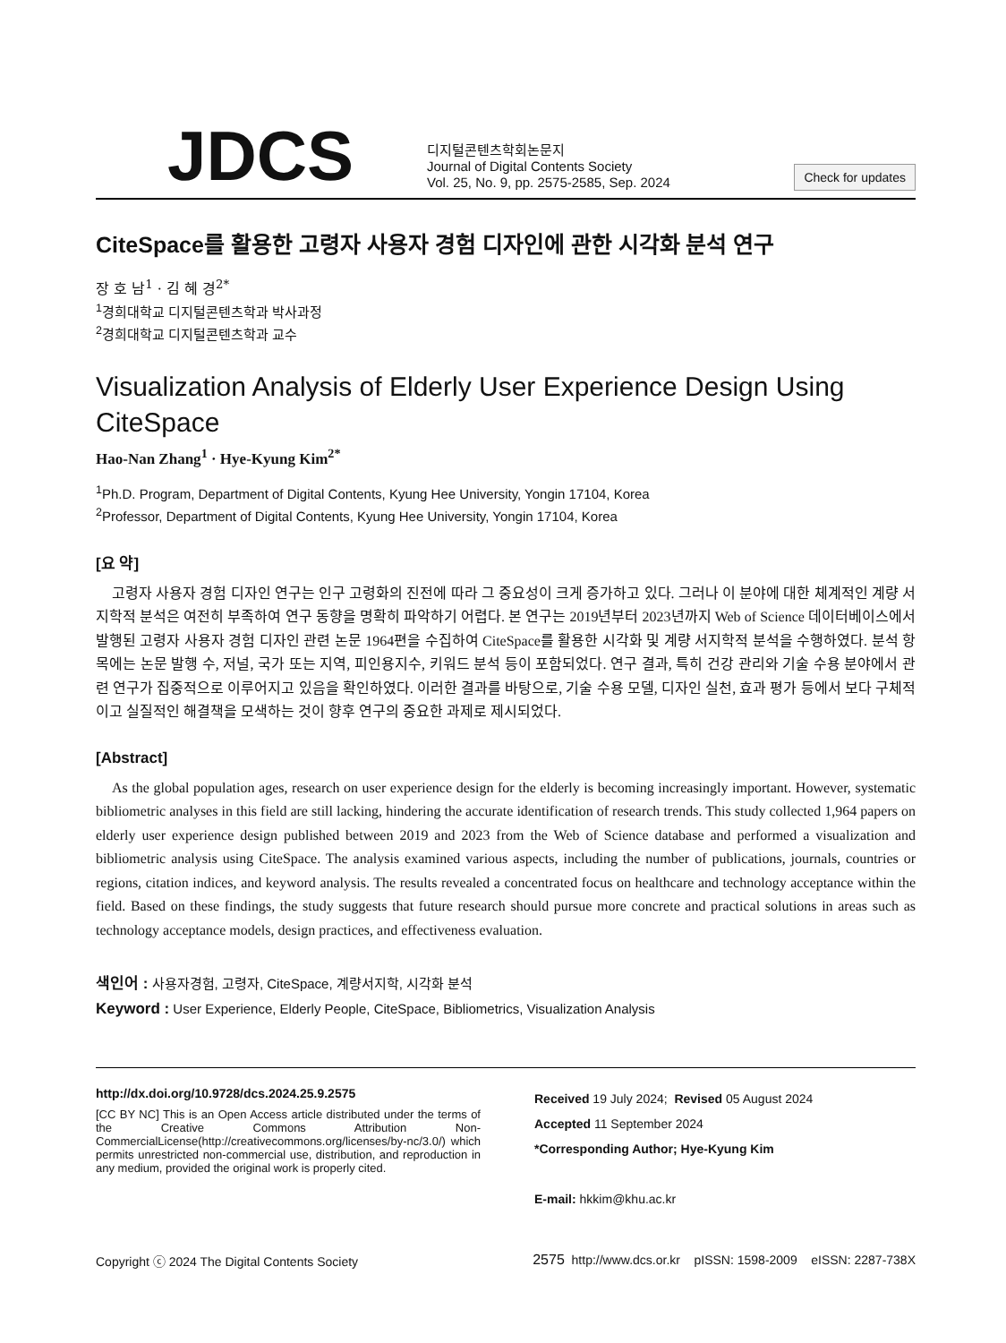JDCS
디지털콘텐츠학회논문지
Journal of Digital Contents Society
Vol. 25, No. 9, pp. 2575-2585, Sep. 2024
Check for updates
CiteSpace를 활용한 고령자 사용자 경험 디자인에 관한 시각화 분석 연구
장 호 남<sup>1</sup> · 김 혜 경<sup>2*</sup>
<sup>1</sup> 경희대학교 디지털콘텐츠학과 박사과정
<sup>2</sup> 경희대학교 디지털콘텐츠학과 교수
Visualization Analysis of Elderly User Experience Design Using CiteSpace
Hao-Nan Zhang<sup>1</sup> · Hye-Kyung Kim<sup>2*</sup>
<sup>1</sup> Ph.D. Program, Department of Digital Contents, Kyung Hee University, Yongin 17104, Korea
<sup>2</sup> Professor, Department of Digital Contents, Kyung Hee University, Yongin 17104, Korea
[요 약]
고령자 사용자 경험 디자인 연구는 인구 고령화의 진전에 따라 그 중요성이 크게 증가하고 있다. 그러나 이 분야에 대한 체계적인 계량 서지학적 분석은 여전히 부족하여 연구 동향을 명확히 파악하기 어렵다. 본 연구는 2019년부터 2023년까지 Web of Science 데이터베이스에서 발행된 고령자 사용자 경험 디자인 관련 논문 1964편을 수집하여 CiteSpace를 활용한 시각화 및 계량 서지학적 분석을 수행하였다. 분석 항목에는 논문 발행 수, 저널, 국가 또는 지역, 피인용지수, 키워드 분석 등이 포함되었다. 연구 결과, 특히 건강 관리와 기술 수용 분야에서 관련 연구가 집중적으로 이루어지고 있음을 확인하였다. 이러한 결과를 바탕으로, 기술 수용 모델, 디자인 실천, 효과 평가 등에서 보다 구체적이고 실질적인 해결책을 모색하는 것이 향후 연구의 중요한 과제로 제시되었다.
[Abstract]
As the global population ages, research on user experience design for the elderly is becoming increasingly important. However, systematic bibliometric analyses in this field are still lacking, hindering the accurate identification of research trends. This study collected 1,964 papers on elderly user experience design published between 2019 and 2023 from the Web of Science database and performed a visualization and bibliometric analysis using CiteSpace. The analysis examined various aspects, including the number of publications, journals, countries or regions, citation indices, and keyword analysis. The results revealed a concentrated focus on healthcare and technology acceptance within the field. Based on these findings, the study suggests that future research should pursue more concrete and practical solutions in areas such as technology acceptance models, design practices, and effectiveness evaluation.
색인어 : 사용자경험, 고령자, CiteSpace, 계량서지학, 시각화 분석
Keyword : User Experience, Elderly People, CiteSpace, Bibliometrics, Visualization Analysis
http://dx.doi.org/10.9728/dcs.2024.25.9.2575
[CC BY NC] This is an Open Access article distributed under the terms of the Creative Commons Attribution Non-CommercialLicense(http://creativecommons.org/licenses/by-nc/3.0/) which permits unrestricted non-commercial use, distribution, and reproduction in any medium, provided the original work is properly cited.
Received 19 July 2024; Revised 05 August 2024
Accepted 11 September 2024
*Corresponding Author; Hye-Kyung Kim
E-mail: hkkim@khu.ac.kr
Copyright ⓒ 2024 The Digital Contents Society 2575 http://www.dcs.or.kr pISSN: 1598-2009 eISSN: 2287-738X